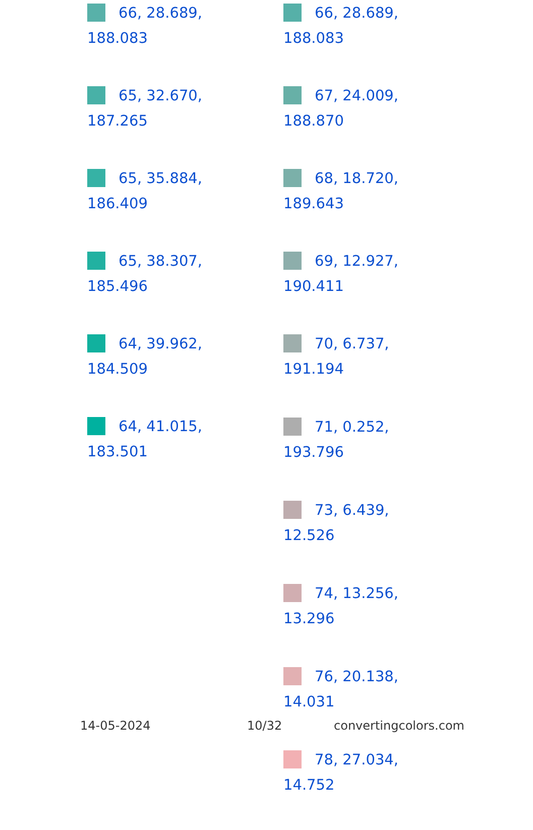66, 28.689, 188.083
65, 32.670, 187.265
65, 35.884, 186.409
65, 38.307, 185.496
64, 39.962, 184.509
64, 41.015, 183.501
66, 28.689, 188.083
67, 24.009, 188.870
68, 18.720, 189.643
69, 12.927, 190.411
70, 6.737, 191.194
71, 0.252, 193.796
73, 6.439, 12.526
74, 13.256, 13.296
76, 20.138, 14.031
78, 27.034, 14.752
14-05-2024 10/32 convertingcolors.com